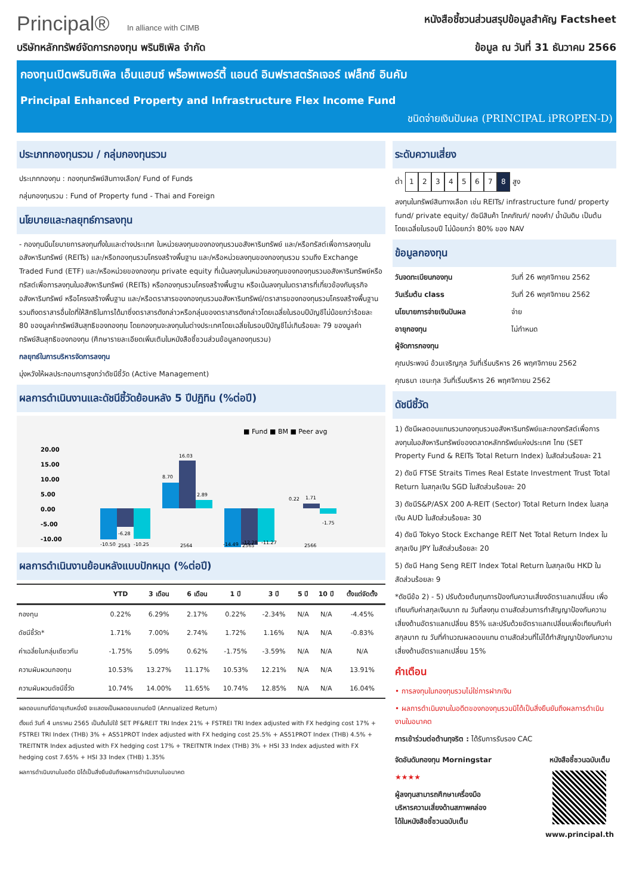Principal® In alliance with CIMB
หนังสือชี้ชวนส่วนสรุปข้อมูลสำคัญ Factsheet
บริษัทหลักทรัพย์จัดการกองทุน พรินซิเพิล จำกัด
ข้อมูล ณ วันที่ 31 ธันวาคม 2566
กองทุนเปิดพรินซิเพิล เอ็นแฮนซ์ พร็อพเพอร์ตี้ แอนด์ อินฟราสตรัคเจอร์ เฟล็กซ์ อินคัม
Principal Enhanced Property and Infrastructure Flex Income Fund
ชนิดจ่ายเงินปันผล (PRINCIPAL iPROPEN-D)
ประเภทกองทุนรวม / กลุ่มกองทุนรวม
ประเภทกองทุน : กองทุนทรัพย์สินทางเลือก/ Fund of Funds
กลุ่มกองทุนรวม : Fund of Property fund - Thai and Foreign
นโยบายและกลยุทธ์การลงทุน
- กองทุนมีนโยบายการลงทุนทั้งในและต่างประเทศ ในหน่วยลงทุนของกองทุนรวมอสังหาริมทรัพย์ และ/หรือทรัสต์เพื่อการลงทุนในอสังหาริมทรัพย์ (REITs) และ/หรือกองทุนรวมโครงสร้างพื้นฐาน และ/หรือหน่วยลงทุนของกองทุนรวม รวมถึง Exchange Traded Fund (ETF) และ/หรือหน่วยของกองทุน private equity ที่เน้นลงทุนในหน่วยลงทุนของกองทุนรวมอสังหาริมทรัพย์หรือทรัสต์เพื่อการลงทุนในอสังหาริมทรัพย์ (REITs) หรือกองทุนรวมโครงสร้างพื้นฐาน หรือเน้นลงทุนในตราสารที่เกี่ยวข้องกับธุรกิจอสังหาริมทรัพย์ หรือโครงสร้างพื้นฐาน และ/หรือตราสารของกองทุนรวมอสังหาริมทรัพย์/ตราสารของกองทุนรวมโครงสร้างพื้นฐาน รวมถึงตราสารอื่นใดที่ให้สิทธิในการได้มาซึ่งตราสารดังกล่าวหรือกลุ่มของตราสารดังกล่าวโดยเฉลี่ยในรอบปีบัญชีไม่น้อยกว่าร้อยละ 80 ของมูลค่าทรัพย์สินสุทธิของกองทุน โดยกองทุนจะลงทุนในต่างประเทศโดยเฉลี่ยในรอบปีบัญชีไม่เกินร้อยละ 79 ของมูลค่าทรัพย์สินสุทธิของกองทุน (ศึกษารายละเอียดเพิ่มเติมในหนังสือชี้ชวนส่วนข้อมูลกองทุนรวม)
กลยุทธ์ในการบริหารจัดการลงทุน
มุ่งหวังให้ผลประกอบการสูงกว่าดัชนีชี้วัด (Active Management)
ผลการดำเนินงานและดัชนีชี้วัดย้อนหลัง 5 ปีปฏิทิน (%ต่อปี)
■ Fund ■ BM ■ Peer avg
20.00
15.00
10.00
5.00
0.00
-5.00
-10.00
-10.50
-6.28
-10.25
8.70
16.03
2.89
-14.49
-12.28
-11.27
0.22
1.71
-1.75
2563
2564
2565
2566
ผลการดำเนินงานย้อนหลังแบบปักหมุด (%ต่อปี)
| | YTD | 3 เดือน | 6 เดือน | 1 ปี | 3 ปี | 5 ปี | 10 ปี | ตั้งแต่จัดตั้ง |
| --- | --- | --- | --- | --- | --- | --- | --- | --- |
| กองทุน | 0.22% | 6.29% | 2.17% | 0.22% | -2.34% | N/A | N/A | -4.45% |
| ดัชนีชี้วัด* | 1.71% | 7.00% | 2.74% | 1.72% | 1.16% | N/A | N/A | -0.83% |
| ค่าเฉลี่ยในกลุ่มเดียวกัน | -1.75% | 5.09% | 0.62% | -1.75% | -3.59% | N/A | N/A | N/A |
| ความผันผวนกองทุน | 10.53% | 13.27% | 11.17% | 10.53% | 12.21% | N/A | N/A | 13.91% |
| ความผันผวนดัชนีชี้วัด | 10.74% | 14.00% | 11.65% | 10.74% | 12.85% | N/A | N/A | 16.04% |
ผลตอบแทนที่มีอายุเกินหนึ่งปี จะแสดงเป็นผลตอบแทนต่อปี (Annualized Return)
ตั้งแต่ วันที่ 4 มกราคม 2565 เป็นต้นไปใช้ SET PF&REIT TRI Index 21% + FSTREI TRI Index adjusted with FX hedging cost 17% + FSTREI TRI Index (THB) 3% + AS51PROT Index adjusted with FX hedging cost 25.5% + AS51PROT Index (THB) 4.5% + TREITNTR Index adjusted with FX hedging cost 17% + TREITNTR Index (THB) 3% + HSI 33 Index adjusted with FX hedging cost 7.65% + HSI 33 Index (THB) 1.35%
ผลการดำเนินงานในอดีต มิได้เป็นสิ่งยืนยันถึงผลการดำเนินงานในอนาคต
ระดับความเสี่ยง
ต่ำ 12345678 สูง
ลงทุนในทรัพย์สินทางเลือก เช่น REITs/ infrastructure fund/ property fund/ private equity/ ดัชนีสินค้า โภคภัณฑ์/ ทองคำ/ น้ำมันดิบ เป็นต้น โดยเฉลี่ยในรอบปี ไม่น้อยกว่า 80% ของ NAV
ข้อมูลกองทุน
วันจดทะเบียนกองทุน วันที่ 26 พฤศจิกายน 2562
วันเริ่มต้น class วันที่ 26 พฤศจิกายน 2562
นโยบายการจ่ายเงินปันผล จ่าย
อายุกองทุน ไม่กำหนด
ผู้จัดการกองทุน
คุณประพจน์ อ้วนเจริญกุล วันที่เริ่มบริหาร 26 พฤศจิกายน 2562
คุณธนา เชนะกุล วันที่เริ่มบริหาร 26 พฤศจิกายน 2562
ดัชนีชี้วัด
1) ดัชนีผลตอบแทนรวมกองทุนรวมอสังหาริมทรัพย์และกองทรัสต์เพื่อการลงทุนในอสังหาริมทรัพย์ของตลาดหลักทรัพย์แห่งประเทศ ไทย (SET Property Fund & REITs Total Return Index) ในสัดส่วนร้อยละ 21
2) ดัชนี FTSE Straits Times Real Estate Investment Trust Total Return ในสกุลเงิน SGD ในสัดส่วนร้อยละ 20
3) ดัชนีS&P/ASX 200 A-REIT (Sector) Total Return Index ในสกุลเงิน AUD ในสัดส่วนร้อยละ 30
4) ดัชนี Tokyo Stock Exchange REIT Net Total Return Index ในสกุลเงิน JPY ในสัดส่วนร้อยละ 20
5) ดัชนี Hang Seng REIT Index Total Return ในสกุลเงิน HKD ในสัดส่วนร้อยละ 9
*ดัชนีข้อ 2) - 5) ปรับด้วยต้นทุนการป้องกันความเสี่ยงอัตราแลกเปลี่ยน เพื่อเทียบกับค่าสกุลเงินบาท ณ วันที่ลงทุน ตามสัดส่วนการทำสัญญาป้องกันความเสี่ยงด้านอัตราแลกเปลี่ยน 85% และปรับด้วยอัตราแลกเปลี่ยนเพื่อเทียบกับค่าสกุลบาท ณ วันที่คำนวณผลตอบแทน ตามสัดส่วนที่ไม่ได้ทำสัญญาป้องกันความเสี่ยงด้านอัตราแลกเปลี่ยน 15%
คำเตือน
• การลงทุนในกองทุนรวมไม่ใช่การฝากเงิน
• ผลการดำเนินงานในอดีตของกองทุนรวมมิได้เป็นสิ่งยืนยันถึงผลการดำเนินงานในอนาคต
การเข้าร่วมต่อต้านทุจริต : ได้รับการรับรอง CAC
จัดอันดับกองทุน Morningstar
★★★★
ผู้ลงทุนสามารถศึกษาเครื่องมือบริหารความเสี่ยงด้านสภาพคล่องได้ในหนังสือชี้ชวนฉบับเต็ม
หนังสือชี้ชวนฉบับเต็ม
www.principal.th